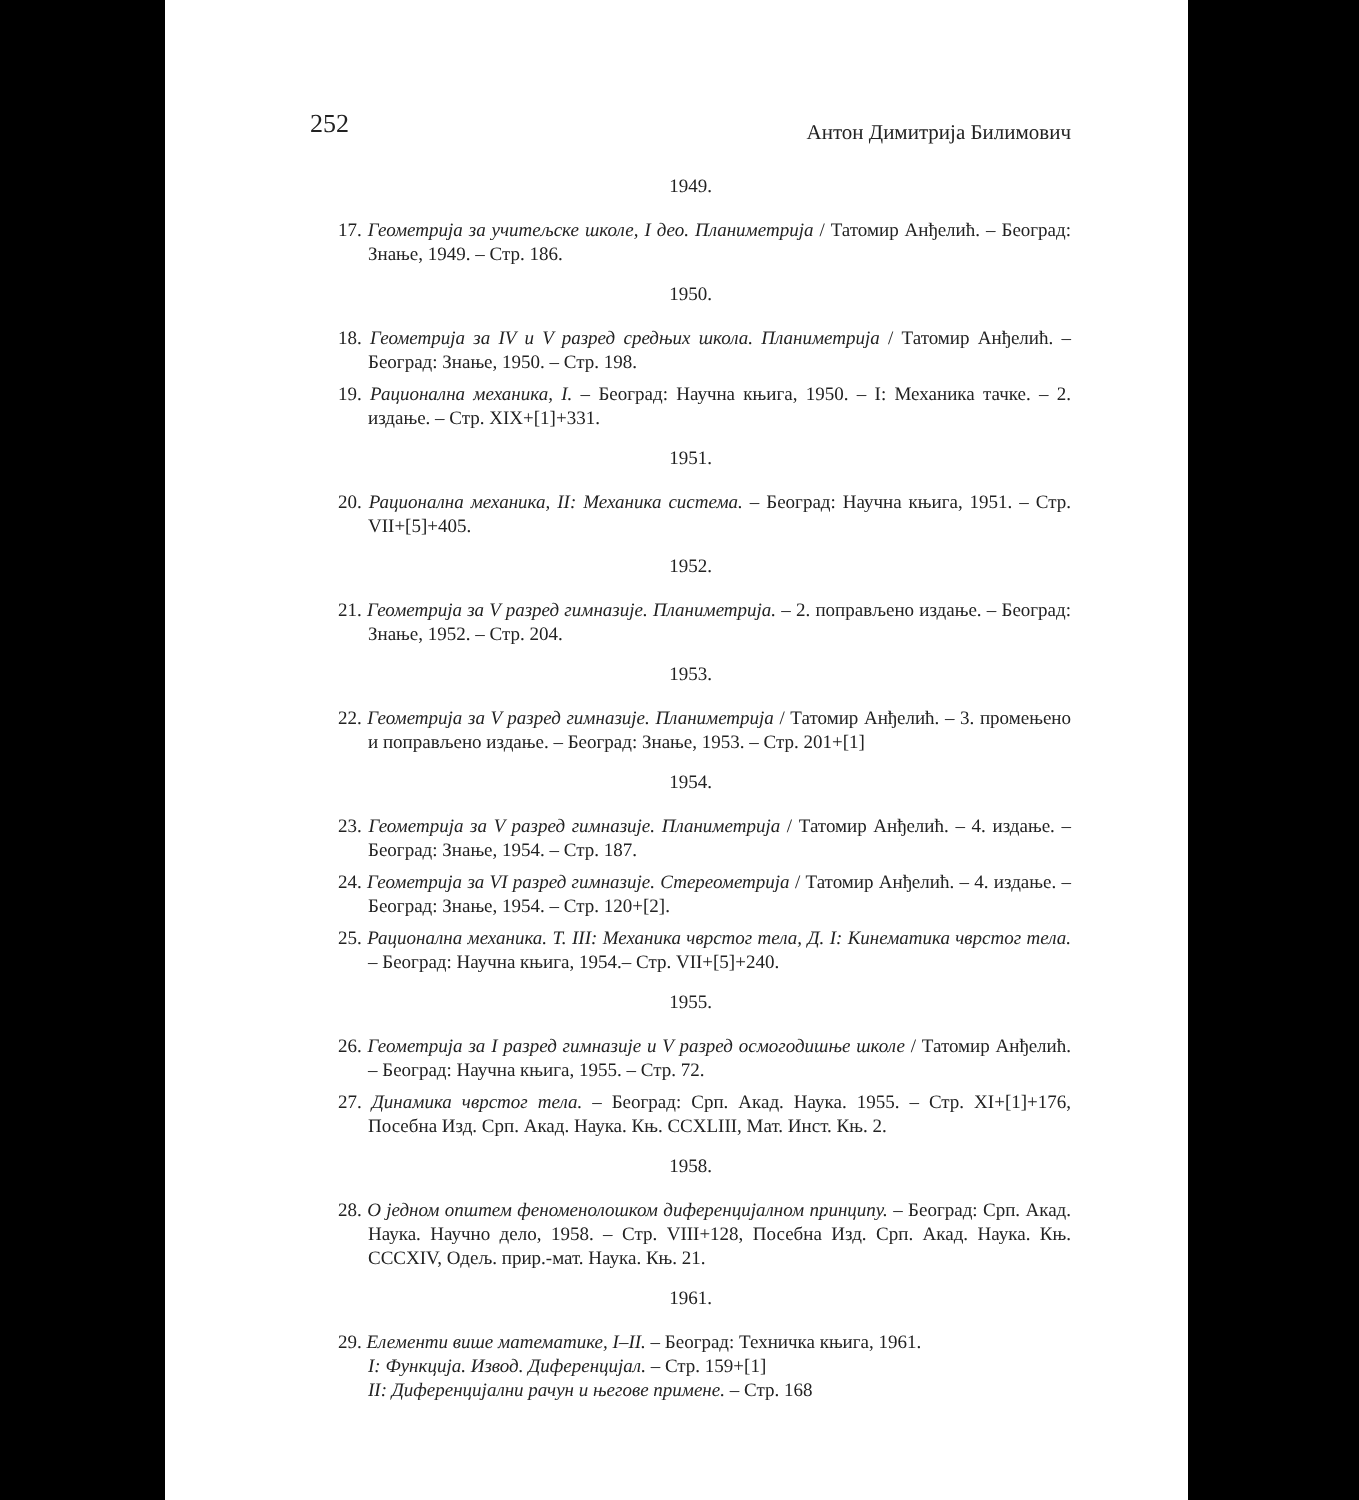252 Антон Димитрија Билимович
1949.
17. Геометрија за учитељске школе, I део. Планиметрија / Татомир Анђелић. – Београд: Знање, 1949. – Стр. 186.
1950.
18. Геометрија за IV и V разред средњих школа. Планиметрија / Татомир Анђелић. – Београд: Знање, 1950. – Стр. 198.
19. Рационална механика, I. – Београд: Научна књига, 1950. – I: Механика тачке. – 2. издање. – Стр. XIX+[1]+331.
1951.
20. Рационална механика, II: Механика система. – Београд: Научна књига, 1951. – Стр. VII+[5]+405.
1952.
21. Геометрија за V разред гимназије. Планиметрија. – 2. поправљено издање. – Београд: Знање, 1952. – Стр. 204.
1953.
22. Геометрија за V разред гимназије. Планиметрија / Татомир Анђелић. – 3. промењено и поправљено издање. – Београд: Знање, 1953. – Стр. 201+[1]
1954.
23. Геометрија за V разред гимназије. Планиметрија / Татомир Анђелић. – 4. издање. – Београд: Знање, 1954. – Стр. 187.
24. Геометрија за VI разред гимназије. Стереометрија / Татомир Анђелић. – 4. издање. – Београд: Знање, 1954. – Стр. 120+[2].
25. Рационална механика. Т. III: Механика чврстог тела, Д. I: Кинематика чврстог тела. – Београд: Научна књига, 1954.– Стр. VII+[5]+240.
1955.
26. Геометрија за I разред гимназије и V разред осмогодишње школе / Татомир Анђелић. – Београд: Научна књига, 1955. – Стр. 72.
27. Динамика чврстог тела. – Београд: Срп. Акад. Наука. 1955. – Стр. XI+[1]+176, Посебна Изд. Срп. Акад. Наука. Књ. CCXLIII, Мат. Инст. Књ. 2.
1958.
28. О једном општем феноменолошком диференцијалном принципу. – Београд: Срп. Акад. Наука. Научно дело, 1958. – Стр. VIII+128, Посебна Изд. Срп. Акад. Наука. Књ. CCCXIV, Одељ. прир.-мат. Наука. Књ. 21.
1961.
29. Елементи више математике, I–II. – Београд: Техничка књига, 1961.
I: Функција. Извод. Диференцијал. – Стр. 159+[1]
II: Диференцијални рачун и његове примене. – Стр. 168